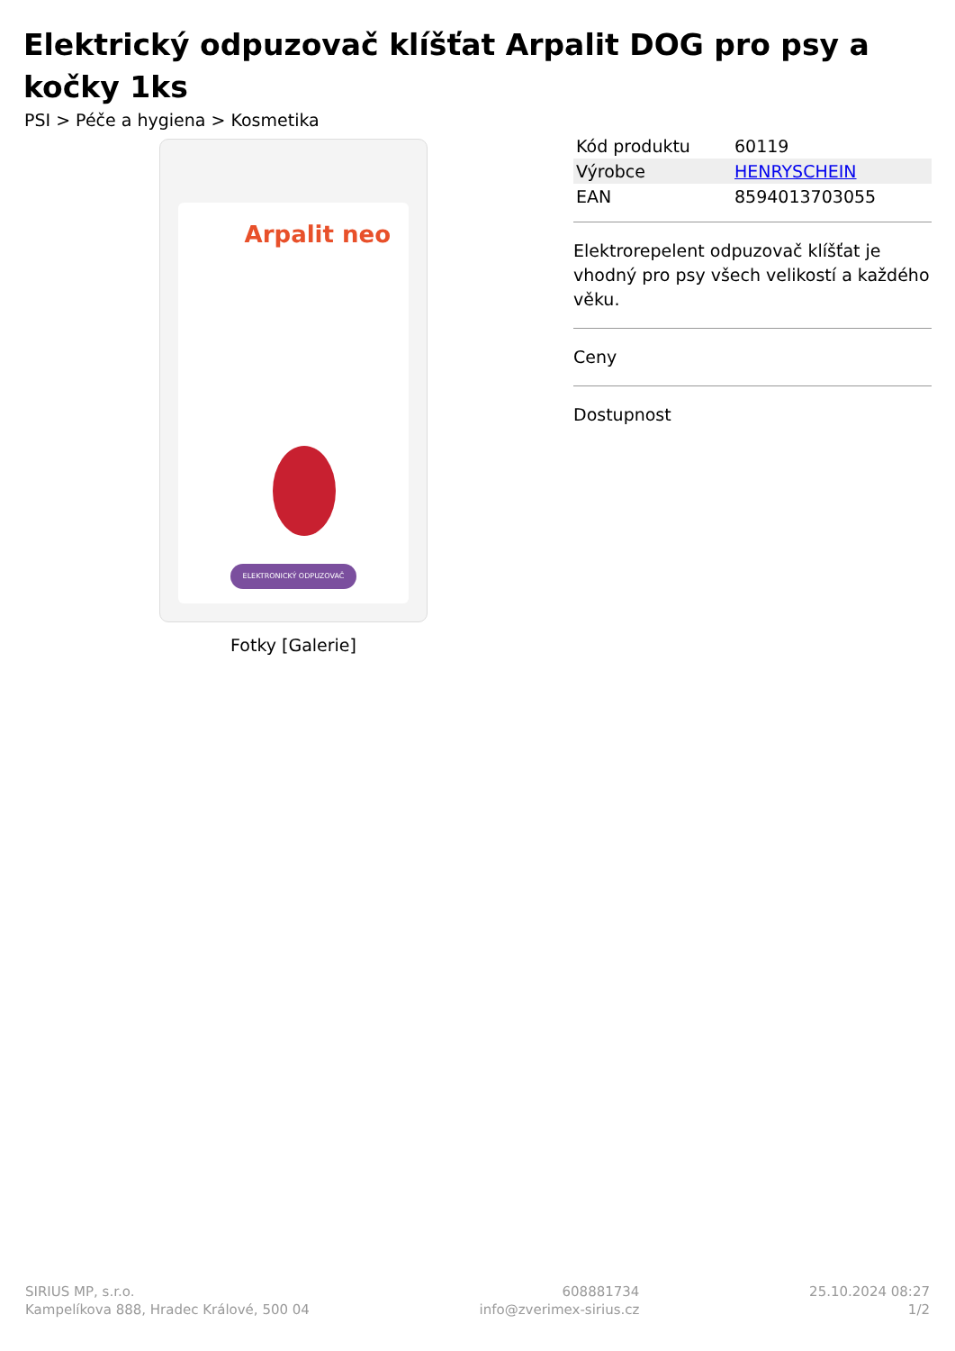Elektrický odpuzovač klíšťat Arpalit DOG pro psy a kočky 1ks
PSI > Péče a hygiena > Kosmetika
Arpalit neo
ELEKTRONICKÝ ODPUZOVAČ
Fotky [Galerie]
| Kód produktu | 60119 |
| Výrobce | HENRYSCHEIN |
| EAN | 8594013703055 |
Elektrorepelent odpuzovač klíšťat je vhodný pro psy všech velikostí a každého věku.
Ceny
Dostupnost
SIRIUS MP, s.r.o.
Kampelíkova 888, Hradec Králové, 500 04
608881734
info@zverimex-sirius.cz
25.10.2024 08:27
1/2